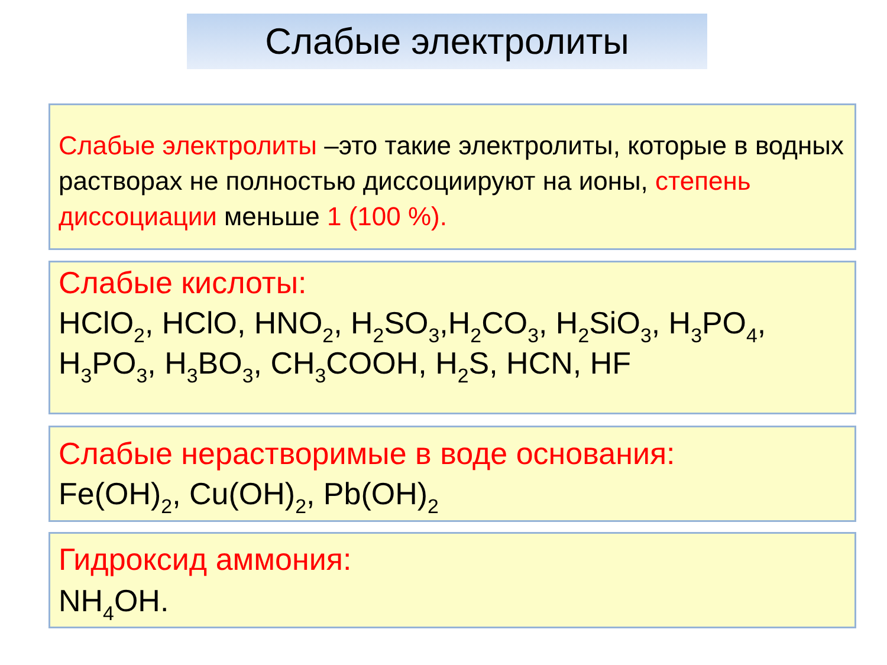Слабые электролиты
Слабые электролиты –это такие электролиты, которые в водных растворах не полностью диссоциируют на ионы, степень диссоциации меньше 1 (100 %).
Слабые кислоты:
HClO<sub>2</sub>, HClO, HNO<sub>2</sub>, H<sub>2</sub>SO<sub>3</sub>,H<sub>2</sub>CO<sub>3</sub>, H<sub>2</sub>SiO<sub>3</sub>, H<sub>3</sub>PO<sub>4</sub>, H<sub>3</sub>PO<sub>3</sub>, H<sub>3</sub>BO<sub>3</sub>, CH<sub>3</sub>COOH, H<sub>2</sub>S, HCN, HF
Слабые нерастворимые в воде основания:
Fe(OH)<sub>2</sub>, Cu(OH)<sub>2</sub>, Pb(OH)<sub>2</sub>
Гидроксид аммония:
NH<sub>4</sub>OH.